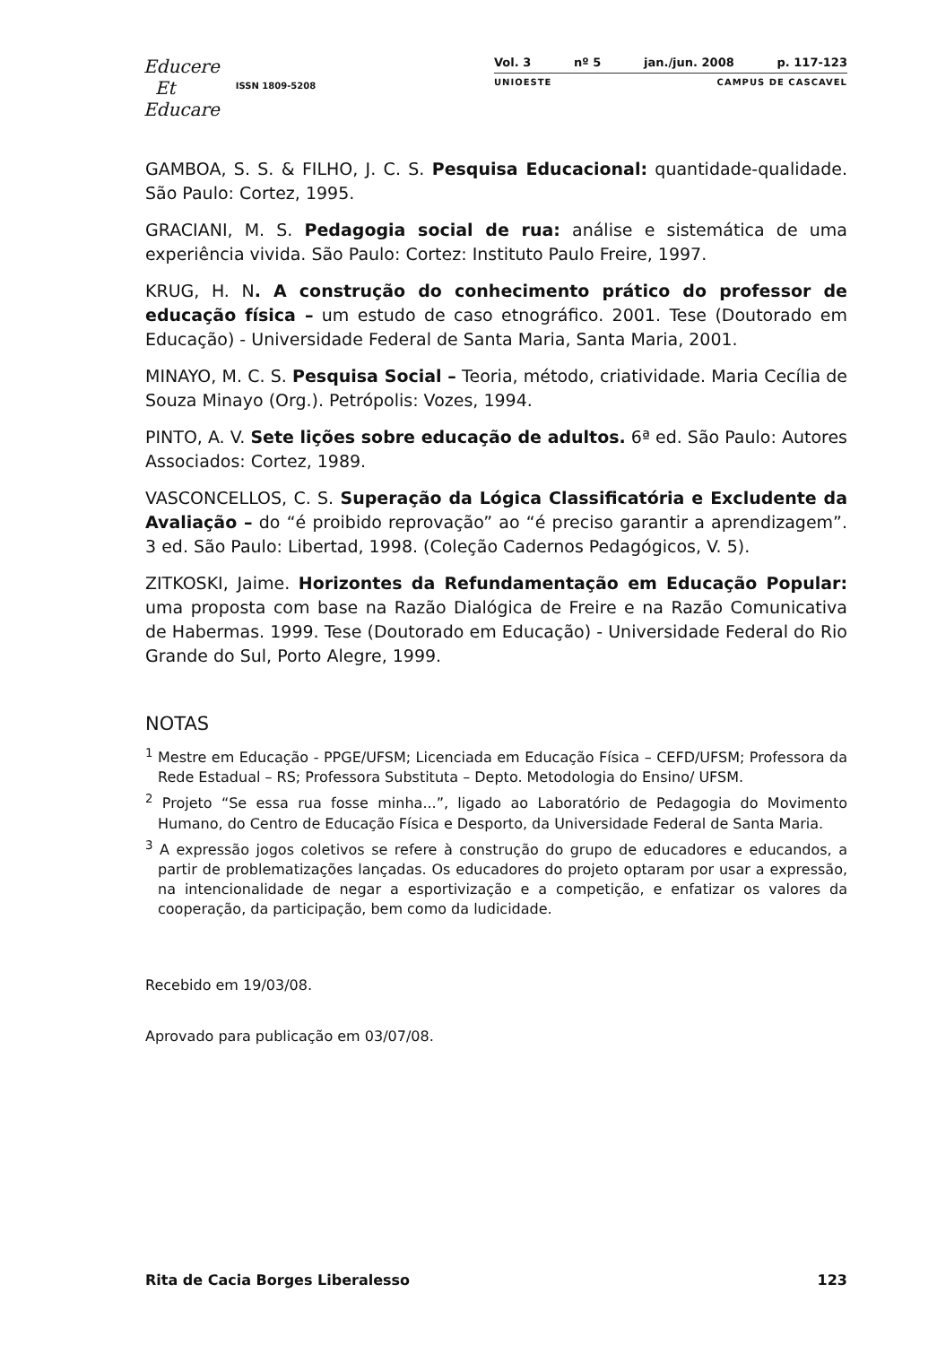Educere
Et
Educare
ISSN 1809-5208
Vol. 3 nº 5 jan./jun. 2008 p. 117-123
UNIOESTE CAMPUS DE CASCAVEL
GAMBOA, S. S. & FILHO, J. C. S. Pesquisa Educacional: quantidade-qualidade. São Paulo: Cortez, 1995.
GRACIANI, M. S. Pedagogia social de rua: análise e sistemática de uma experiência vivida. São Paulo: Cortez: Instituto Paulo Freire, 1997.
KRUG, H. N. A construção do conhecimento prático do professor de educação física – um estudo de caso etnográfico. 2001. Tese (Doutorado em Educação) - Universidade Federal de Santa Maria, Santa Maria, 2001.
MINAYO, M. C. S. Pesquisa Social – Teoria, método, criatividade. Maria Cecília de Souza Minayo (Org.). Petrópolis: Vozes, 1994.
PINTO, A. V. Sete lições sobre educação de adultos. 6ª ed. São Paulo: Autores Associados: Cortez, 1989.
VASCONCELLOS, C. S. Superação da Lógica Classificatória e Excludente da Avaliação – do “é proibido reprovação” ao “é preciso garantir a aprendizagem”. 3 ed. São Paulo: Libertad, 1998. (Coleção Cadernos Pedagógicos, V. 5).
ZITKOSKI, Jaime. Horizontes da Refundamentação em Educação Popular: uma proposta com base na Razão Dialógica de Freire e na Razão Comunicativa de Habermas. 1999. Tese (Doutorado em Educação) - Universidade Federal do Rio Grande do Sul, Porto Alegre, 1999.
NOTAS
<sup>1</sup> Mestre em Educação - PPGE/UFSM; Licenciada em Educação Física – CEFD/UFSM; Professora da Rede Estadual – RS; Professora Substituta – Depto. Metodologia do Ensino/ UFSM.
<sup>2</sup> Projeto “Se essa rua fosse minha...”, ligado ao Laboratório de Pedagogia do Movimento Humano, do Centro de Educação Física e Desporto, da Universidade Federal de Santa Maria.
<sup>3</sup> A expressão jogos coletivos se refere à construção do grupo de educadores e educandos, a partir de problematizações lançadas. Os educadores do projeto optaram por usar a expressão, na intencionalidade de negar a esportivização e a competição, e enfatizar os valores da cooperação, da participação, bem como da ludicidade.
Recebido em 19/03/08.
Aprovado para publicação em 03/07/08.
Rita de Cacia Borges Liberalesso 123